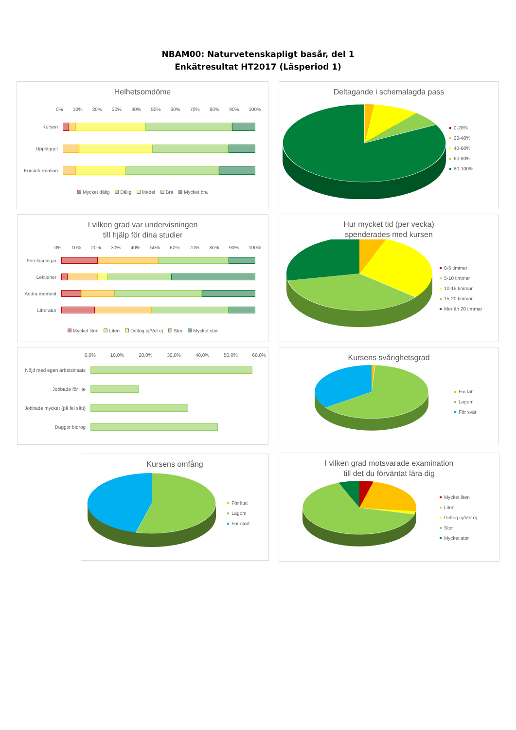NBAM00: Naturvetenskapligt basår, del 1
Enkätresultat HT2017 (Läsperiod 1)
Helhetsomdöme
0% 10% 20% 30% 40% 50% 60% 70% 80% 90% 100%
Kursen
Upplägget
Kursinformation
Mycket dålig Dålig Medel Bra Mycket bra
Deltagande i schemalagda pass
0-20%
20-40%
40-60%
60-80%
80-100%
I vilken grad var undervisningen
till hjälp för dina studier
0% 10% 20% 30% 40% 50% 60% 70% 80% 90% 100%
Föreläsningar
Lektioner
Andra moment
Litteratur
Mycket liten Liten Deltog ej/Vet ej Stor Mycket stor
Hur mycket tid (per vecka)
spenderades med kursen
0-5 timmar
5-10 timmar
10-15 timmar
15-20 timmar
Mer än 20 timmar
0,0% 10,0% 20,0% 30,0% 40,0% 50,0% 60,0%
Nöjd med egen arbetsinsats
Jobbade för lite
Jobbade mycket (på fel sätt)
Duggor bidrog
Kursens svårighetsgrad
För lätt
Lagom
För svår
Kursens omfång
För litet
Lagom
För stort
I vilken grad motsvarade examination
till det du förväntat lära dig
Mycket liten
Liten
Deltog ej/Vet ej
Stor
Mycket stor